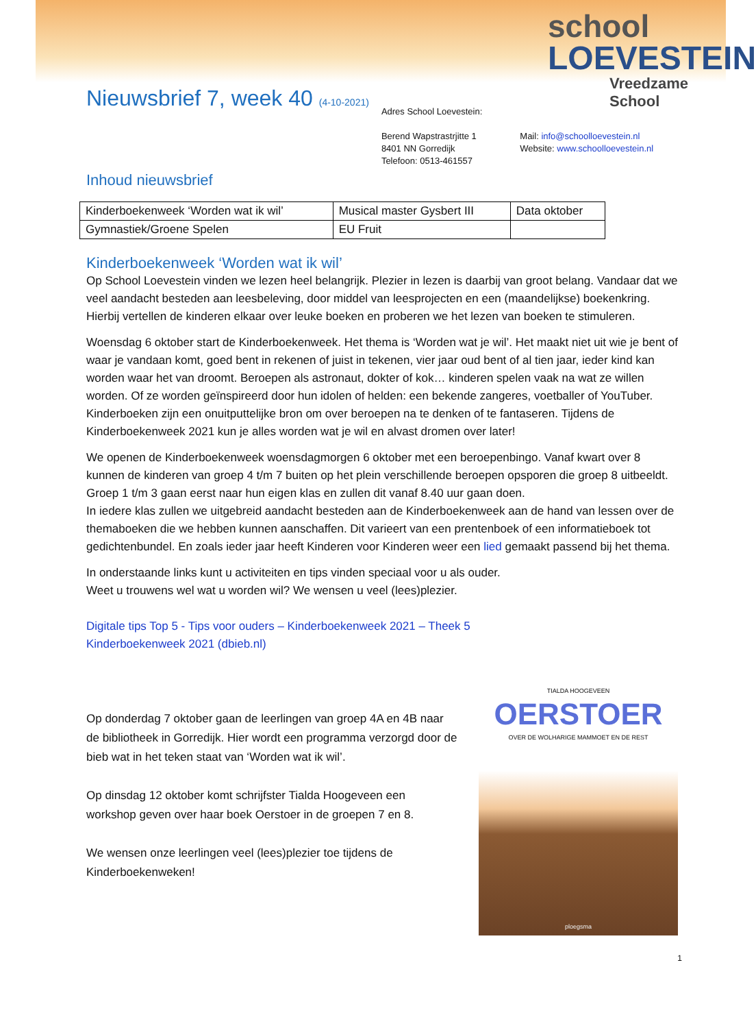school
LOEVESTEIN
Vreedzame School
Nieuwsbrief 7, week 40 (4-10-2021)
Adres School Loevestein:
Berend Wapstrastrjitte 1
8401 NN Gorredijk
Telefoon: 0513-461557
Mail: info@schoolloevestein.nl
Website: www.schoolloevestein.nl
Inhoud nieuwsbrief
| Kinderboekenweek ‘Worden wat ik wil’ | Musical master Gysbert III | Data oktober |
| Gymnastiek/Groene Spelen | EU Fruit | |
Kinderboekenweek ‘Worden wat ik wil’
Op School Loevestein vinden we lezen heel belangrijk. Plezier in lezen is daarbij van groot belang. Vandaar dat we veel aandacht besteden aan leesbeleving, door middel van leesprojecten en een (maandelijkse) boekenkring. Hierbij vertellen de kinderen elkaar over leuke boeken en proberen we het lezen van boeken te stimuleren.
Woensdag 6 oktober start de Kinderboekenweek. Het thema is ‘Worden wat je wil’. Het maakt niet uit wie je bent of waar je vandaan komt, goed bent in rekenen of juist in tekenen, vier jaar oud bent of al tien jaar, ieder kind kan worden waar het van droomt. Beroepen als astronaut, dokter of kok… kinderen spelen vaak na wat ze willen worden. Of ze worden geïnspireerd door hun idolen of helden: een bekende zangeres, voetballer of YouTuber. Kinderboeken zijn een onuitputtelijke bron om over beroepen na te denken of te fantaseren. Tijdens de Kinderboekenweek 2021 kun je alles worden wat je wil en alvast dromen over later!
We openen de Kinderboekenweek woensdagmorgen 6 oktober met een beroepenbingo. Vanaf kwart over 8 kunnen de kinderen van groep 4 t/m 7 buiten op het plein verschillende beroepen opsporen die groep 8 uitbeeldt. Groep 1 t/m 3 gaan eerst naar hun eigen klas en zullen dit vanaf 8.40 uur gaan doen.
In iedere klas zullen we uitgebreid aandacht besteden aan de Kinderboekenweek aan de hand van lessen over de themaboeken die we hebben kunnen aanschaffen. Dit varieert van een prentenboek of een informatieboek tot gedichtenbundel. En zoals ieder jaar heeft Kinderen voor Kinderen weer een lied gemaakt passend bij het thema.
In onderstaande links kunt u activiteiten en tips vinden speciaal voor u als ouder.
Weet u trouwens wel wat u worden wil? We wensen u veel (lees)plezier.
Digitale tips Top 5 - Tips voor ouders – Kinderboekenweek 2021 – Theek 5
Kinderboekenweek 2021 (dbieb.nl)
Op donderdag 7 oktober gaan de leerlingen van groep 4A en 4B naar de bibliotheek in Gorredijk. Hier wordt een programma verzorgd door de bieb wat in het teken staat van ‘Worden wat ik wil’.
Op dinsdag 12 oktober komt schrijfster Tialda Hoogeveen een workshop geven over haar boek Oerstoer in de groepen 7 en 8.
We wensen onze leerlingen veel (lees)plezier toe tijdens de Kinderboekenweken!
TIALDA HOOGEVEEN
OERSTOER
OVER DE WOLHARIGE MAMMOET EN DE REST
ploegsma
1